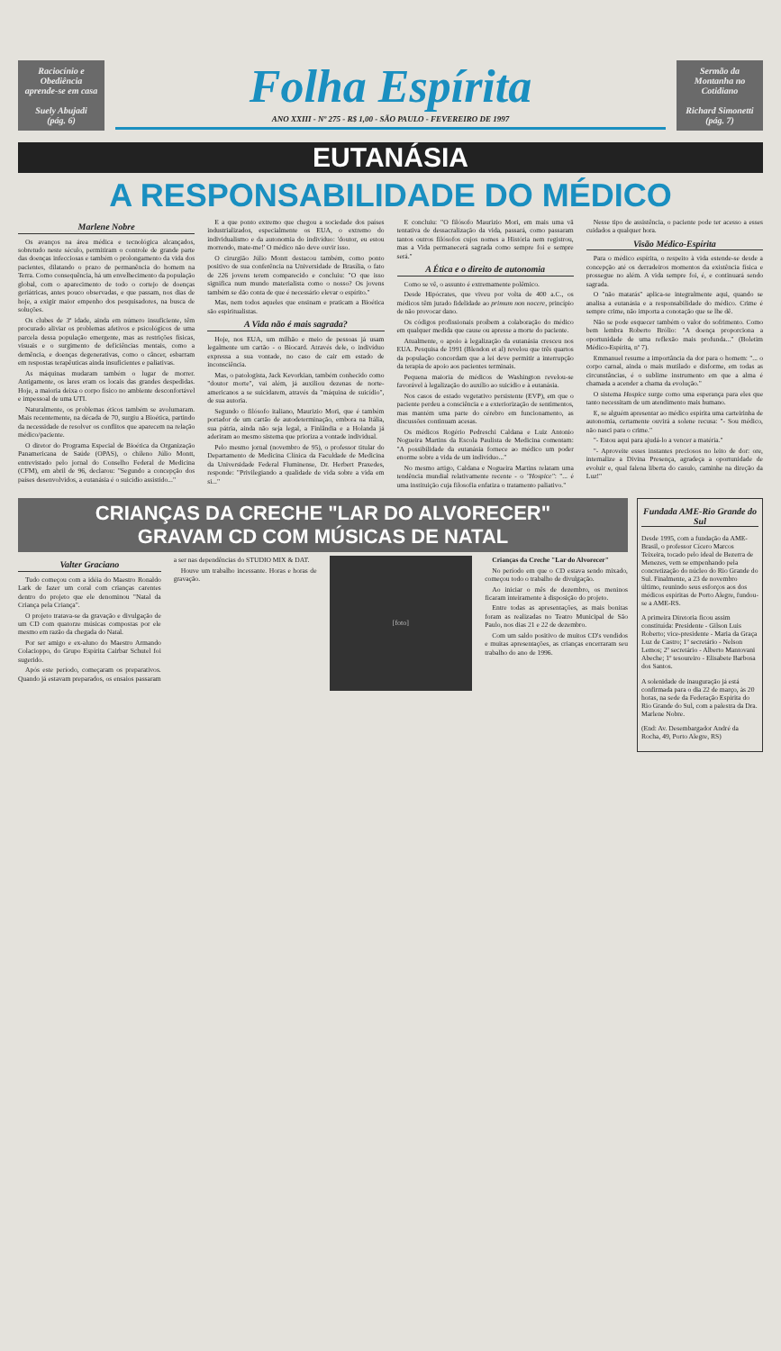Raciocínio e Obediência aprende-se em casa
Suely Abujadi
(pág. 6)
Folha Espírita
ANO XXIII - Nº 275 - R$ 1,00 - SÃO PAULO - FEVEREIRO DE 1997
Sermão da Montanha no Cotidiano
Richard Simonetti
(pág. 7)
EUTANÁSIA
A RESPONSABILIDADE DO MÉDICO
Marlene Nobre
Os avanços na área médica e tecnológica alcançados, sobretudo neste século, permitiram o controle de grande parte das doenças infecciosas e também o prolongamento da vida dos pacientes, dilatando o prazo de permanência do homem na Terra. Como consequência, há um envelhecimento da população global, com o aparecimento de todo o cortejo de doenças geriátricas, antes pouco observadas, e que passam, nos dias de hoje, a exigir maior empenho dos pesquisadores, na busca de soluções.
Os clubes de 3ª idade, ainda em número insuficiente, têm procurado aliviar os problemas afetivos e psicológicos de uma parcela dessa população emergente, mas as restrições físicas, visuais e o surgimento de deficiências mentais, como a demência, e doenças degenerativas, como o câncer, esbarram em respostas terapêuticas ainda insuficientes e paliativas.
As máquinas mudaram também o lugar de morrer. Antigamente, os lares eram os locais das grandes despedidas. Hoje, a maioria deixa o corpo físico no ambiente desconfortável e impessoal de uma UTI.
Naturalmente, os problemas éticos também se avolumaram. Mais recentemente, na década de 70, surgiu a Bioética, partindo da necessidade de resolver os conflitos que aparecem na relação médico/paciente.
O diretor do Programa Especial de Bioética da Organização Panamericana de Saúde (OPAS), o chileno Júlio Montt, entrevistado pelo jornal do Conselho Federal de Medicina (CFM), em abril de 96, declarou: "Segundo a concepção dos países desenvolvidos, a eutanásia é o suicídio assistido..."
E a que ponto extremo que chegou a sociedade dos países industrializados, especialmente os EUA, o extremo do individualismo e da autonomia do indivíduo: 'doutor, eu estou morrendo, mate-me!' O médico não deve ouvir isso.
O cirurgião Júlio Montt destacou também, como ponto positivo de sua conferência na Universidade de Brasília, o fato de 226 jovens terem comparecido e concluiu: "O que isso significa num mundo materialista como o nosso? Os jovens também se dão conta de que é necessário elevar o espírito."
Mas, nem todos aqueles que ensinam e praticam a Bioética são espiritualistas.
A Vida não é mais sagrada?
Hoje, nos EUA, um milhão e meio de pessoas já usam legalmente um cartão - o Biocard. Através dele, o indivíduo expressa a sua vontade, no caso de cair em estado de inconsciência.
Mas, o patologista, Jack Kevorkian, também conhecido como "doutor morte", vai além, já auxiliou dezenas de norte-americanos a se suicidarem, através da "máquina de suicídio", de sua autoria.
Segundo o filósofo italiano, Maurizio Mori, que é também portador de um cartão de autodeterminação, embora na Itália, sua pátria, ainda não seja legal, a Finlândia e a Holanda já aderiram ao mesmo sistema que prioriza a vontade individual.
Pelo mesmo jornal (novembro de 95), o professor titular do Departamento de Medicina Clínica da Faculdade de Medicina da Universidade Federal Fluminense, Dr. Herbert Praxedes, responde: "Privilegiando a qualidade de vida sobre a vida em si..."
E concluiu: "O filósofo Maurizio Mori, em mais uma vã tentativa de dessacralização da vida, passará, como passaram tantos outros filósofos cujos nomes a História nem registrou, mas a Vida permanecerá sagrada como sempre foi e sempre será."
A Ética e o direito de autonomia
Como se vê, o assunto é extremamente polêmico.
Desde Hipócrates, que viveu por volta de 400 a.C., os médicos têm jurado fidelidade ao primum non nocere, princípio de não provocar dano.
Os códigos profissionais proíbem a colaboração do médico em qualquer medida que cause ou apresse a morte do paciente.
Atualmente, o apoio à legalização da eutanásia cresceu nos EUA. Pesquisa de 1991 (Blendon et al) revelou que três quartos da população concordam que a lei deve permitir a interrupção da terapia de apoio aos pacientes terminais.
Pequena maioria de médicos de Washington revelou-se favorável à legalização do auxílio ao suicídio e à eutanásia.
Nos casos de estado vegetativo persistente (EVP), em que o paciente perdeu a consciência e a exteriorização de sentimentos, mas mantém uma parte do cérebro em funcionamento, as discussões continuam acesas.
Os médicos Rogério Pedreschi Caldana e Luiz Antonio Nogueira Martins da Escola Paulista de Medicina comentam: "A possibilidade da eutanásia fornece ao médico um poder enorme sobre a vida de um indivíduo..."
No mesmo artigo, Caldana e Nogueira Martins relatam uma tendência mundial relativamente recente - o "Hospice": "... é uma instituição cuja filosofia enfatiza o tratamento paliativo."
Nesse tipo de assistência, o paciente pode ter acesso a esses cuidados a qualquer hora.
Visão Médico-Espírita
Para o médico espírita, o respeito à vida estende-se desde a concepção até os derradeiros momentos da existência física e prossegue no além. A vida sempre foi, é, e continuará sendo sagrada.
O "não matarás" aplica-se integralmente aqui, quando se analisa a eutanásia e a responsabilidade do médico. Crime é sempre crime, não importa a conotação que se lhe dê.
Não se pode esquecer também o valor do sofrimento. Como bem lembra Roberto Brólio: "A doença proporciona a oportunidade de uma reflexão mais profunda..." (Boletim Médico-Espírita, nº 7).
Emmanuel resume a importância da dor para o homem: "... o corpo carnal, ainda o mais mutilado e disforme, em todas as circunstâncias, é o sublime instrumento em que a alma é chamada a acender a chama da evolução."
O sistema Hospice surge como uma esperança para eles que tanto necessitam de um atendimento mais humano.
E, se alguém apresentar ao médico espírita uma carteirinha de autonomia, certamente ouvirá a solene recusa: "- Sou médico, não nasci para o crime."
"- Estou aqui para ajudá-lo a vencer a matéria."
"- Aproveite esses instantes preciosos no leito de dor: ore, internalize a Divina Presença, agradeça a oportunidade de evoluir e, qual falena liberta do casulo, caminhe na direção da Luz!"
CRIANÇAS DA CRECHE "LAR DO ALVORECER"
GRAVAM CD COM MÚSICAS DE NATAL
Valter Graciano
Tudo começou com a idéia do Maestro Ronaldo Lark de fazer um coral com crianças carentes dentro do projeto que ele denominou "Natal da Criança pela Criança".
O projeto tratava-se da gravação e divulgação de um CD com quatorze músicas compostas por ele mesmo em razão da chegada do Natal.
Por ser amigo e ex-aluno do Maestro Armando Colacioppo, do Grupo Espírita Cairbar Schutel foi sugerido.
Após este período, começaram os preparativos. Quando já estavam preparados, os ensaios passaram a ser nas dependências do STUDIO MIX & DAT.
Houve um trabalho incessante. Horas e horas de gravação.
[foto]
Crianças da Creche "Lar do Alvorecer"
No período em que o CD estava sendo mixado, começou todo o trabalho de divulgação.
Ao iniciar o mês de dezembro, os meninos ficaram inteiramente à disposição do projeto.
Entre todas as apresentações, as mais bonitas foram as realizadas no Teatro Municipal de São Paulo, nos dias 21 e 22 de dezembro.
Com um saldo positivo de muitos CD's vendidos e muitas apresentações, as crianças encerraram seu trabalho do ano de 1996.
Fundada AME-Rio Grande do Sul
Desde 1995, com a fundação da AME-Brasil, o professor Cícero Marcos Teixeira, tocado pelo ideal de Bezerra de Menezes, vem se empenhando pela concretização do núcleo do Rio Grande do Sul. Finalmente, a 23 de novembro último, reunindo seus esforços aos dos médicos espíritas de Porto Alegre, fundou-se a AME-RS.
A primeira Diretoria ficou assim constituída: Presidente - Gilson Luis Roberto; vice-presidente - Maria da Graça Luz de Castro; 1º secretário - Nelson Lemos; 2º secretário - Alberto Mantovani Abeche; 1º tesoureiro - Elisabete Barbosa dos Santos.
A solenidade de inauguração já está confirmada para o dia 22 de março, às 20 horas, na sede da Federação Espírita do Rio Grande do Sul, com a palestra da Dra. Marlene Nobre.
(End: Av. Desembargador André da Rocha, 49, Porto Alegre, RS)